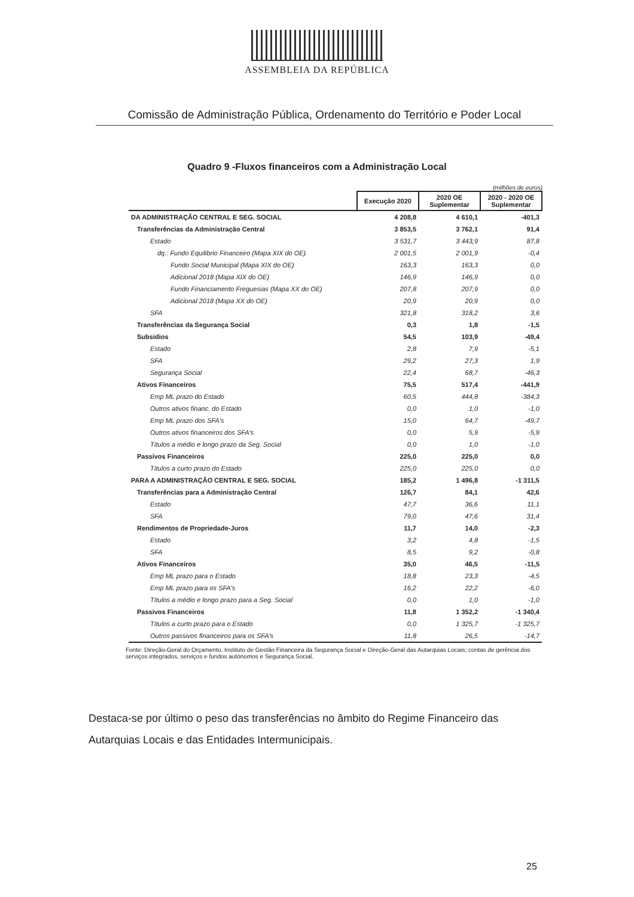ASSEMBLEIA DA REPÚBLICA
Comissão de Administração Pública, Ordenamento do Território e Poder Local
Quadro 9 -Fluxos financeiros com a Administração Local
(milhões de euros)
| | Execução 2020 | 2020 OE Suplementar | 2020 - 2020 OE Suplementar |
| --- | --- | --- | --- |
| DA ADMINISTRAÇÃO CENTRAL E SEG. SOCIAL | 4 208,8 | 4 610,1 | -401,3 |
| Transferências da Administração Central | 3 853,5 | 3 762,1 | 91,4 |
| Estado | 3 531,7 | 3 443,9 | 87,8 |
| dq.: Fundo Equilibrio Financeiro (Mapa XIX do OE) | 2 001,5 | 2 001,9 | -0,4 |
| Fundo Social Municipal (Mapa XIX do OE) | 163,3 | 163,3 | 0,0 |
| Adicional 2018 (Mapa XIX do OE) | 146,9 | 146,9 | 0,0 |
| Fundo Financiamento Freguesias (Mapa XX do OE) | 207,8 | 207,9 | 0,0 |
| Adicional 2018 (Mapa XX do OE) | 20,9 | 20,9 | 0,0 |
| SFA | 321,8 | 318,2 | 3,6 |
| Transferências da Segurança Social | 0,3 | 1,8 | -1,5 |
| Subsidios | 54,5 | 103,9 | -49,4 |
| Estado | 2,8 | 7,9 | -5,1 |
| SFA | 29,2 | 27,3 | 1,9 |
| Segurança Social | 22,4 | 68,7 | -46,3 |
| Ativos Financeiros | 75,5 | 517,4 | -441,9 |
| Emp ML prazo do Estado | 60,5 | 444,8 | -384,3 |
| Outros ativos financ. do Estado | 0,0 | 1,0 | -1,0 |
| Emp ML prazo dos SFA's | 15,0 | 64,7 | -49,7 |
| Outros ativos financeiros dos SFA's | 0,0 | 5,9 | -5,9 |
| Títulos a médio e longo prazo da Seg. Social | 0,0 | 1,0 | -1,0 |
| Passivos Financeiros | 225,0 | 225,0 | 0,0 |
| Títulos a curto prazo do Estado | 225,0 | 225,0 | 0,0 |
| PARA A ADMINISTRAÇÃO CENTRAL E SEG. SOCIAL | 185,2 | 1 496,8 | -1 311,5 |
| Transferências para a Administração Central | 126,7 | 84,1 | 42,6 |
| Estado | 47,7 | 36,6 | 11,1 |
| SFA | 79,0 | 47,6 | 31,4 |
| Rendimentos de Propriedade-Juros | 11,7 | 14,0 | -2,3 |
| Estado | 3,2 | 4,8 | -1,5 |
| SFA | 8,5 | 9,2 | -0,8 |
| Ativos Financeiros | 35,0 | 46,5 | -11,5 |
| Emp ML prazo para o Estado | 18,8 | 23,3 | -4,5 |
| Emp ML prazo para os SFA's | 16,2 | 22,2 | -6,0 |
| Títulos a médio e longo prazo para a Seg. Social | 0,0 | 1,0 | -1,0 |
| Passivos Financeiros | 11,8 | 1 352,2 | -1 340,4 |
| Títulos a curto prazo para o Estado | 0,0 | 1 325,7 | -1 325,7 |
| Outros passivos financeiros para os SFA's | 11,8 | 26,5 | -14,7 |
Fonte: Direção-Geral do Orçamento, Instituto de Gestão Financeira da Segurança Social e Direção-Geral das Autarquias Locais; contas de gerência dos serviços integrados, serviços e fundos autónomos e Segurança Social.
Destaca-se por último o peso das transferências no âmbito do Regime Financeiro das Autarquias Locais e das Entidades Intermunicipais.
25